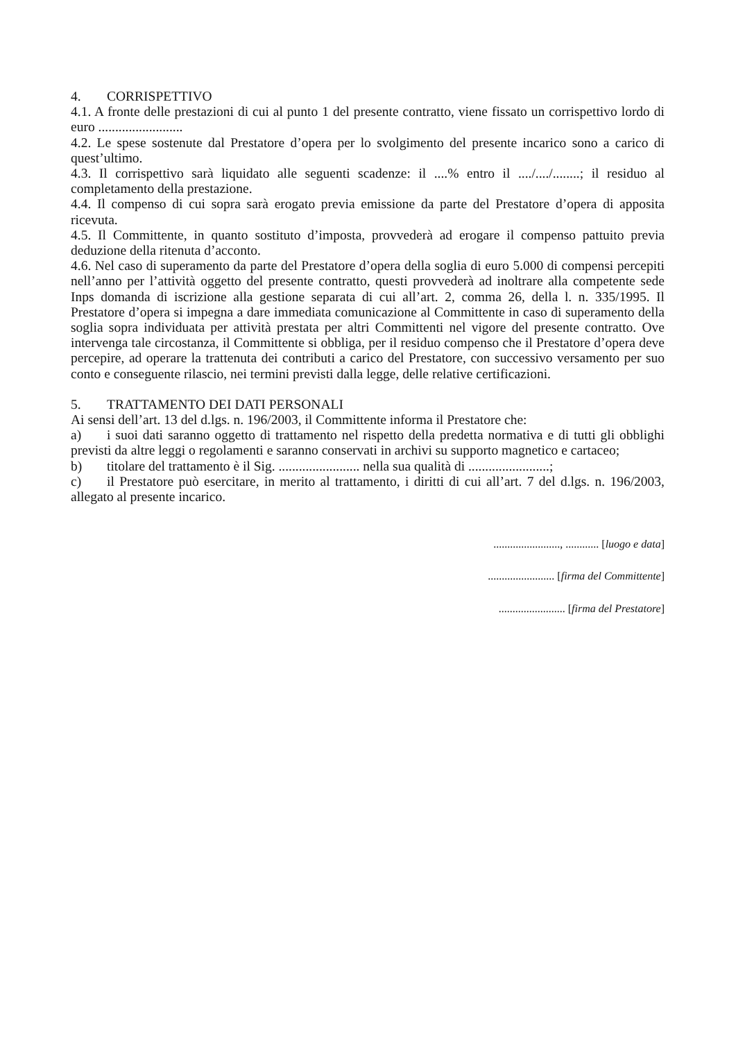4. CORRISPETTIVO
4.1. A fronte delle prestazioni di cui al punto 1 del presente contratto, viene fissato un corrispettivo lordo di euro .........................
4.2. Le spese sostenute dal Prestatore d’opera per lo svolgimento del presente incarico sono a carico di quest’ultimo.
4.3. Il corrispettivo sarà liquidato alle seguenti scadenze: il ....% entro il ..../..../........; il residuo al completamento della prestazione.
4.4. Il compenso di cui sopra sarà erogato previa emissione da parte del Prestatore d’opera di apposita ricevuta.
4.5. Il Committente, in quanto sostituto d’imposta, provvederà ad erogare il compenso pattuito previa deduzione della ritenuta d’acconto.
4.6. Nel caso di superamento da parte del Prestatore d’opera della soglia di euro 5.000 di compensi percepiti nell’anno per l’attività oggetto del presente contratto, questi provvederà ad inoltrare alla competente sede Inps domanda di iscrizione alla gestione separata di cui all’art. 2, comma 26, della l. n. 335/1995. Il Prestatore d’opera si impegna a dare immediata comunicazione al Committente in caso di superamento della soglia sopra individuata per attività prestata per altri Committenti nel vigore del presente contratto. Ove intervenga tale circostanza, il Committente si obbliga, per il residuo compenso che il Prestatore d’opera deve percepire, ad operare la trattenuta dei contributi a carico del Prestatore, con successivo versamento per suo conto e conseguente rilascio, nei termini previsti dalla legge, delle relative certificazioni.
5. TRATTAMENTO DEI DATI PERSONALI
Ai sensi dell’art. 13 del d.lgs. n. 196/2003, il Committente informa il Prestatore che:
a) i suoi dati saranno oggetto di trattamento nel rispetto della predetta normativa e di tutti gli obblighi previsti da altre leggi o regolamenti e saranno conservati in archivi su supporto magnetico e cartaceo;
b) titolare del trattamento è il Sig. ........................ nella sua qualità di ........................;
c) il Prestatore può esercitare, in merito al trattamento, i diritti di cui all’art. 7 del d.lgs. n. 196/2003, allegato al presente incarico.
........................, ............ [luogo e data]
........................ [firma del Committente]
........................ [firma del Prestatore]